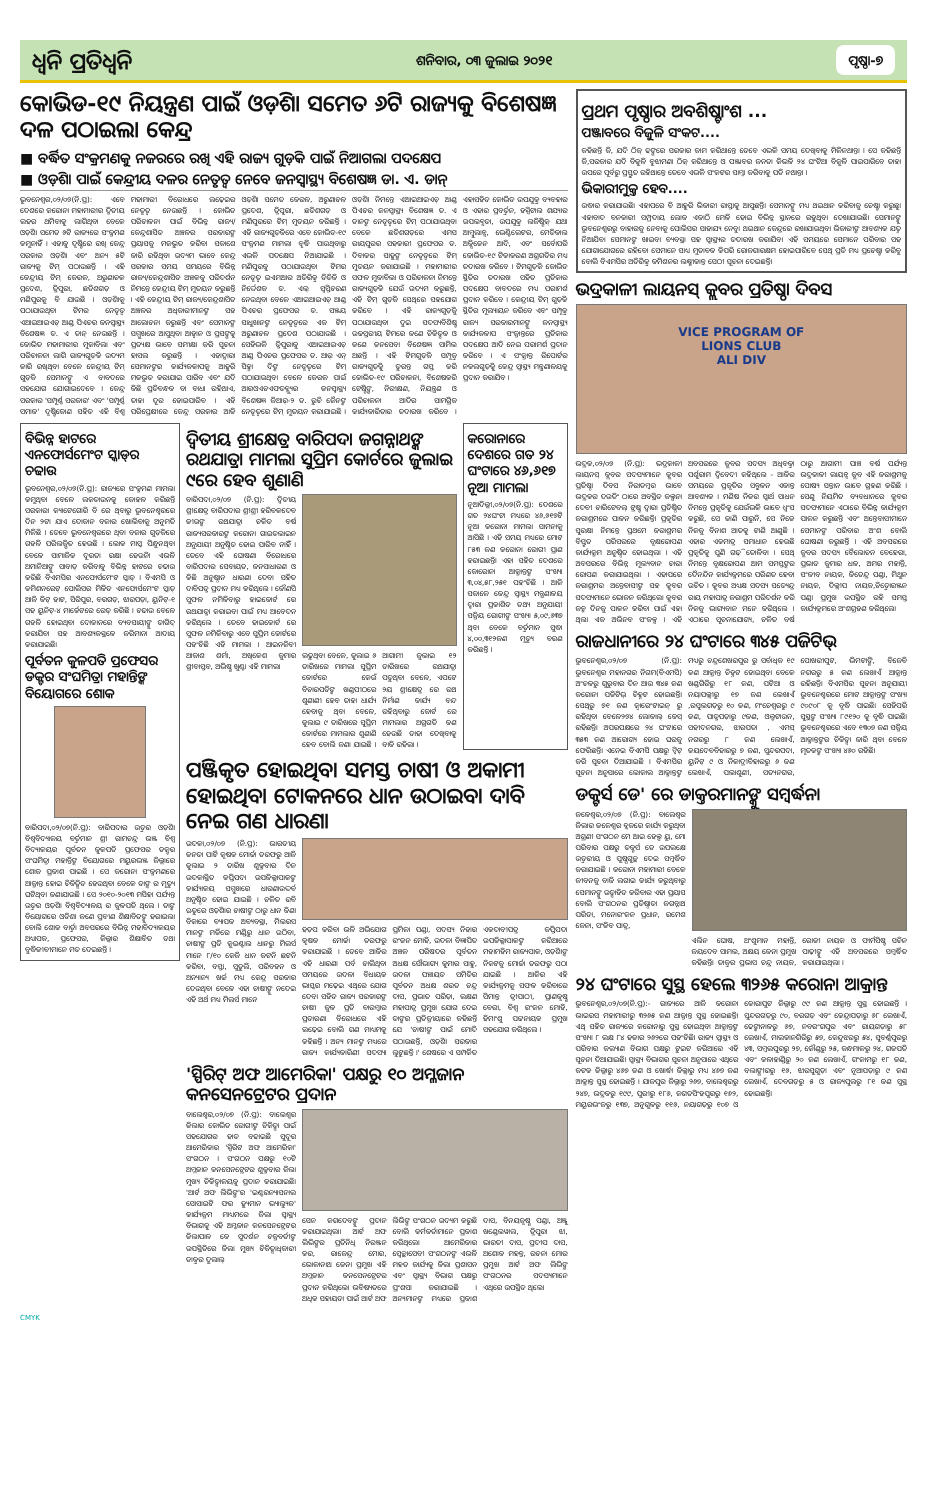ଧ୍ୱନି ପ୍ରତିଧ୍ୱନି ଶନିବାର, ୦୩ ଜୁଲାଇ ୨୦୨୧ ପୃଷ୍ଠା-୭
କୋଭିଡ-୧୯ ନିୟନ୍ତ୍ରଣ ପାଇଁ ଓଡ଼ିଶା ସମେତ ୬ଟି ରାଜ୍ୟକୁ ବିଶେଷଜ୍ଞ ଦଳ ପଠାଇଲା କେନ୍ଦ୍ର
■ ବର୍ଦ୍ଧିତ ସଂକ୍ରମଣକୁ ନଜରରେ ରଖି ଏହି ରାଜ୍ୟ ଗୁଡ଼ିକ ପାଇଁ ନିଆଗଲା ପଦକ୍ଷେପ
■ ଓଡ଼ିଶା ପାଇଁ କେନ୍ଦ୍ରୀୟ ଦଳର ନେତୃତ୍ୱ ନେବେ ଜନସ୍ୱାସ୍ଥ୍ୟ ବିଶେଷଜ୍ଞ ଡା. ଏ. ଡାନ୍
ଭୁବନେଶ୍ୱର,୦୨/୦୭(ନି.ପ୍ର): ଏବେ ଦେଶରେ କରୋନା ମହାମାରୀର ଦ୍ୱିତୀୟ ଲହର ଥମିବାକୁ ଲାଗିଥିବା ବେଳେ ଓଡ଼ିଶା ସମେତ ୬ଟି ରାଜ୍ୟରେ ସଂକ୍ରମଣ କମୁନାହିଁ । ଏହାକୁ ଦୃଷ୍ଟିରେ ରଖି କେନ୍ଦ୍ର ସରକାର ଓଡ଼ିଶା ଏବଂ ଅନ୍ୟ ୫ଟି ରାଜ୍ୟକୁ ଟିମ୍ ପଠାଉଛନ୍ତି । ଏହି କେନ୍ଦ୍ରୀୟ ଟିମ୍ କେରଳ, ଅରୁଣାଚଳ ପ୍ରଦେଶ, ତ୍ରିପୁରା, ଛତିଶଗଡ଼ ଓ ମଣିପୁରକୁ ବି ଯାଉଛି । ଓଡ଼ିଶାକୁ ପଠାଯାଉଥିବା ଟିମର ନେତୃତ୍ୱ ଏଆଇଆଇଏଚ୍ ଆଣ୍ଡ ପିଏଚର ଜନସ୍ୱାସ୍ଥ୍ୟ ବିଶେଷଜ୍ଞ ଡ. ଏ ଡାନ୍ ନେଉଛନ୍ତି । କୋଭିଡ ମହାମାରୀର ମୁକାବିଲା ଏବଂ ପରିଚାଳନା ଲାଗି ରାଜ୍ୟଗୁଡ଼ିକ ଉଦ୍ୟମ ଜାରି ରଖିଥିବା ବେଳେ କେନ୍ଦ୍ରୀୟ ଟିମ୍ ଗୁଡ଼ିକ ସେମାନଙ୍କୁ ଏ ବାବଦରେ ସହଯୋଗ ଯୋଗାଇଦେବେ । କେନ୍ଦ୍ର ସରକାର 'ସମ୍ପୂର୍ଣ୍ଣ ସରକାର' ଏବଂ 'ସମ୍ପୂର୍ଣ୍ଣ ସମାଜ' ଦୃଷ୍ଟିକୋଣ ସହିତ ଏହି ବିଶ୍ୱ ମହାମାରୀ ବିରୋଧରେ ଲଢ଼େଇର ନେତୃତ୍ୱ ନେଉଛନ୍ତି । କୋଭିଡ ପରିଚାଳନା ପାଇଁ ବିଭିନ୍ନ ରାଜ୍ୟ/କେନ୍ଦ୍ରଶାସିତ ଅଞ୍ଚଳର ସରକାରଙ୍କ ପ୍ରୟାସକୁ ମଜଭୁତ କରିବା ସକାଶେ ଜାରି ରହିଥିବା ଉଦ୍ୟମ ଭାବେ କେନ୍ଦ୍ର ସରକାର ସମୟ ସମୟରେ ବିଭିନ୍ନ ରାଜ୍ୟ/କେନ୍ଦ୍ରଶାସିତ ଅଞ୍ଚଳକୁ ପରିଦର୍ଶନ ନିମନ୍ତେ କେନ୍ଦ୍ରୀୟ ଟିମ୍ ମୁତୟନ କରୁଛନ୍ତି । ଏହି କେନ୍ଦ୍ରୀୟ ଟିମ୍ ରାଜ୍ୟ/କେନ୍ଦ୍ରଶାସିତ ଅଞ୍ଚଳର ଅଧିକାରୀମାନଙ୍କ ସହ ଆଲୋଚନା କରୁଛନ୍ତି ଏବଂ ସେମାନଙ୍କ ସମ୍ମୁଖରେ ଆସୁଥିବା ଆହ୍ୱାନ ଓ ପ୍ରସଙ୍ଗକୁ ପ୍ରତ୍ୟକ୍ଷ ଭାବେ ସମୀକ୍ଷା କରି ସୂଚନା ହାସଲ କରୁଛନ୍ତି । ଏହାଦ୍ୱାରା ସେମାନଙ୍କର କାର୍ଯ୍ୟକଳାପକୁ ଆହୁରି ମଜଭୁତ କରାଯାଇ ପାରିବ ଏବଂ ଯଦି କିଛି ପ୍ରତିବନ୍ଧକ ବା ବାଧା ରହିଥାଏ, ତାହା ଦୂର ହୋଇପାରିବ । ଏହି ପରିପ୍ରେକ୍ଷୀରେ କେନ୍ଦ୍ର ସରକାର ଆଜି ଓଡ଼ିଶା ସମେତ କେରଳ, ଅରୁଣାଚଳ ପ୍ରଦେଶ, ତ୍ରିପୁରା, ଛତିଶଗଡ଼ ଓ ମଣିପୁରରେ ଟିମ୍ ମୁତୟନ କରିଛନ୍ତି । ଏହି ରାଜ୍ୟଗୁଡ଼ିକରେ ଏବେ କୋଭିଡ-୧୯ ସଂକ୍ରମଣ ମାମଲା ବୃଦ୍ଧି ପାଉଥିବାରୁ ଏଭଳି ପଦକ୍ଷେପ ନିଆଯାଇଛି । ମଣିପୁରକୁ ପଠାଯାଉଥିବା ଟିମର ନେତୃତ୍ୱ ଇଏମଆର ଅତିରିକ୍ତ ଡିଡିଜି ଓ ନିର୍ଦ୍ଦେଶକ ଡ. ଏଲ୍ ସ୍ୱସ୍ତିଚରଣ ନେଉଥିବା ବେଳେ ଏଆଇଆଇଏଚ୍ ଆଣ୍ଡ ପିଏଚର ପ୍ରଫେସର ଡ. ସଞ୍ଜୟ ସାଧୁଖାନଙ୍କ ନେତୃତ୍ୱରେ ଏକ ଟିମ୍ ଅରୁଣାଚଳ ପ୍ରଦେଶ ପଠାଯାଉଛି । ସେହିଭଳି ତ୍ରିପୁରାକୁ ଏଆଇଆଇଏଚ୍ ଆଣ୍ଡ ପିଏଚର ପ୍ରଫେସର ଡ. ଆର୍ ଏନ୍ ସିହ୍ନା ଦିଙ୍କ ନେତୃତ୍ୱରେ ଟିମ୍ ପଠାଯାଉଥିବା ବେଳେ କେରଳ ପାଇଁ ଆରଓଏଚଏଫଡବ୍ଲ୍ୟୁର ଜନସ୍ୱାସ୍ଥ୍ୟ ବିଶେଷଜ୍ଞ ଜିଆର୍-୨ ଡ. ରୁଚି ଜୈନଙ୍କ ନେତୃତ୍ୱରେ ଟିମ୍ ମୁତୟନ କରାଯାଇଛି । ଓଡ଼ିଶା ନିମନ୍ତେ ଏଆଇଆଇଏଚ୍ ଆଣ୍ଡ ପିଏଚର ଜନସ୍ୱାସ୍ଥ୍ୟ ବିଶେଷଜ୍ଞ ଡ. ଏ ଡାନଙ୍କ ନେତୃତ୍ୱରେ ଟିମ୍ ପଠାଯାଉଥିବା ବେଳେ ଛତିଶଗଡ଼ରେ ଏମସ ରାୟପୁରର ସହକାରୀ ପ୍ରଫେସର ଡ. ଦିବାକର ସାହୁଙ୍କ ନେତୃତ୍ୱରେ ଟିମ୍ ମୁତୟନ କରାଯାଇଛି । ମହାମାରୀର ସଫଳ ମୁକାବିଲା ଓ ପରିଚାଳନା ନିମନ୍ତେ ରାଜ୍ୟଗୁଡ଼ିକ ଯେଉଁ ଉଦ୍ୟମ କରୁଛନ୍ତି, ଏହି ଟିମ୍ ଗୁଡ଼ିକ ସେଥିରେ ସହଯୋଗ କରିବେ । ଏହି ରାଜ୍ୟଗୁଡ଼ିକୁ ପଠାଯାଉଥିବା ଦୁଇ ସଦସ୍ୟବିଶିଷ୍ଟ ଉଚ୍ଚସ୍ତରୀୟ ଟିମରେ ଜଣେ ଚିକିତ୍ସକ ଓ ଜଣେ ଜନସେବା ବିଶେଷଜ୍ଞ ସାମିଲ ଅଛନ୍ତି । ଏହି ଟିମଗୁଡ଼ିକ ସମ୍ପୃକ୍ତ ରାଜ୍ୟଗୁଡ଼ିକୁ ତୁରନ୍ତ ଗସ୍ତ କରି କୋଭିଡ-୧୯ ପରିଚାଳନା, ବିଶେଷକରି ଟେଷ୍ଟିଙ୍ଗ, ନିରୀକ୍ଷଣ, ନିୟନ୍ତ୍ରଣ ଓ ପରିଚାଳନା ଆଦିର ସାମଗ୍ରିକ କାର୍ଯ୍ୟକାରିତାର ତଦାରଖ କରିବେ । ଏହାସହିତ କୋଭିଡ ଉପଯୁକ୍ତ ବ୍ୟବହାର ଓ ଏହାର ପ୍ରବର୍ତ୍ତନ, ହସ୍ପିଟାଲ ଶଯ୍ୟାର ଉପଲବ୍ଧତା, ଉପଯୁକ୍ତ ଲଜିଷ୍ଟିକ୍ ଯଥା ଆମ୍ବୁଲାନ୍ସ, ଭେଣ୍ଟିଲେଟର, ମେଡିକାଲ ଅକ୍ସିଜେନ ଆଦି, ଏବଂ ସର୍ବୋପରି କୋଭିଡ-୧୯ ଟିକାକରଣ ଅଗ୍ରଗତିର ମଧ୍ୟ ତଦାରଖ କରିବେ । ଟିମଗୁଡ଼ିକ କୋଭିଡ ସ୍ଥିତିର ତଦାରଖ ସହିତ ପ୍ରତିକାର ପଦକ୍ଷେପ ବାବଦରେ ମଧ୍ୟ ପରାମର୍ଶ ପ୍ରଦାନ କରିବେ । କେନ୍ଦ୍ରୀୟ ଟିମ୍ ଗୁଡ଼ିକ ସ୍ଥିତିର ମୂଲ୍ୟାୟନ କରିବେ ଏବଂ ସମ୍ପୃକ୍ତ ରାଜ୍ୟ ସରକାରମାନଙ୍କୁ ଜନସ୍ୱାସ୍ଥ୍ୟ କାର୍ଯ୍ୟକଳାପ ସଂକ୍ରାନ୍ତରେ ପ୍ରତିକାର ପଦକ୍ଷେପ ଆଦି ନେଇ ପରାମର୍ଶ ପ୍ରଦାନ କରିବେ । ଏ ସଂକ୍ରାନ୍ତ ରିପୋର୍ଟର ନକଲଗୁଡ଼ିକୁ କେନ୍ଦ୍ର ସ୍ୱାସ୍ଥ୍ୟ ମନ୍ତ୍ରଣାଳୟକୁ ପ୍ରଦାନ କରାଯିବ ।
ବିଭିନ୍ନ ହାଟରେ ଏନଫୋର୍ସମେଂଟ ସ୍କାଡ୍‌ର ଚଢାଉ
ଭୁବନେଶ୍ୱର,୦୨/୦୭(ନି.ପ୍ର): ରାଜ୍ୟରେ ସଂକ୍ରମଣ ମାମଲା କମୁଥିବା ବେଳେ ଲକଡାଉନକୁ କୋହଳ କରିଛନ୍ତି ସରକାର। କ୍ୟାଟେଗୋରି ବି ରେ ଥିବାରୁ ଭୁବନେଶ୍ୱରରେ ଦିନ ୨ଟା ଯାଏ ଦୋକାନ ବଜାର ଖୋଲିବାକୁ ଅନୁମତି ମିଳିଛି । ତେବେ ଭୁବନେଶ୍ୱରରେ ଥିବା ବଜାର ଗୁଡ଼ିକରେ ଗହଳି ପରିଲକ୍ଷିତ ହେଉଛି । ଲୋକ ମାସ୍କ ପିନ୍ଧୁନଥିବା ବେଳେ ସାମାଜିକ ଦୂରତା ରକ୍ଷା ହେଉନି। ଏଭଳି ଅମାନିଆଙ୍କୁ ସାବାଡ୍ କରିବାକୁ ବିଭିନ୍ନ ହାଟରେ ଚଢାଉ କରିଛି ବିଏମସିର ଏନଫୋର୍ସମେଂଟ ସ୍କାଡ୍ । ବିଏମସି ଓ କମିଶନରେଟ୍ ପୋଲିସର ମିଳିତ ଏନଫୋର୍ସମେଂଟ ସ୍କାଡ୍ ଆଜି କିଟ୍ ହାଟ, ସିରିପୁର, ବରଗଡ଼, ଝାରପଡ଼ା, ୟୁନିଟ୍-୧ ସହ ୟୁନିଟ୍-୪ ମାର୍କେଟରେ ରେଡ୍ କରିଛି । ଚଢାଉ ବେଳେ ଗହଳି ହୋଇଥିବା ଦୋକାନରେ ବ୍ୟବସାୟୀଙ୍କୁ ତାଗିଦ୍ କରାଯିବା ସହ ଆବଶ୍ୟକସ୍ଥଳେ ଜରିମାନା ଆଦାୟ କରାଯାଇଛି।
ପୂର୍ବତନ କୁଳପତି ପ୍ରଫେସର ଡକ୍ଟର ସଂଘମିତ୍ରା ମହାନ୍ତିଙ୍କ ବିୟୋଗରେ ଶୋକ
ବାରିପଦା,୦୨/୦୭(ନି.ପ୍ର): ବାରିପଦାର ଉତ୍ତର ଓଡ଼ିଶା ବିଶ୍ୱବିଦ୍ୟାଳୟ ବର୍ତ୍ତମାନ ଶ୍ରୀ ରାମଚନ୍ଦ୍ର ଭଞ୍ଜ ବିଶ୍ୱ ବିଦ୍ୟାଳୟର ପୂର୍ବତନ କୁଳପତି ପ୍ରଫେସର ଡକ୍ଟର ସଂଘମିତ୍ରା ମହାନ୍ତିଙ୍କ ବିୟୋଗରେ ମୟୁରଭଞ୍ଜ ଜିଲ୍ଲାରେ ଶୋକ ପ୍ରକାଶ ପାଇଛି । ସେ କରୋନା ସଂକ୍ରମଣରେ ଆକ୍ରାନ୍ତ ହୋଇ ଚିକିତ୍ସିତ ହେଉଥିବା ବେଳେ ତାଙ୍କ ର ମୃତ୍ୟୁ ଘଟିଥିବା ଜଣାଯାଉଛି । ସେ ୨୦୧୦-୨୦୧୩ ମସିହା ପର୍ଯ୍ୟନ୍ତ ଉତ୍ତର ଓଡ଼ିଶା ବିଶ୍ୱବିଦ୍ୟାଳୟ ର କୁଳପତି ଥିଲେ । ତାଙ୍କ ବିୟୋଗରେ ଓଡିଶା ଜଣେ ପ୍ରବୀଣ ଶିକ୍ଷାବିତଙ୍କୁ ହରାଇଲା ବୋଲି ଶୋକ ବାର୍ତ୍ତା ଅବସରରେ ବିଭିନ୍ନ ମହାବିଦ୍ୟାଳୟର ଅଧ୍ୟାପକ, ପ୍ରଫେସର, ଜିଲ୍ଲାର ଶିକ୍ଷାବିତ ତଥା ବୁଦ୍ଧିଜୀବୀମାନେ ମତ ଦେଇଛନ୍ତି ।
ଦ୍ୱିତୀୟ ଶ୍ରୀକ୍ଷେତ୍ର ବାରିପଦା ଜଗନ୍ନାଥଙ୍କ ରଥଯାତ୍ରା ମାମଲା ସୁପ୍ରିମ କୋର୍ଟରେ ଜୁଲାଇ ୯ରେ ହେବ ଶୁଣାଣି
ବାରିପଦା,୦୨/୦୭ (ନି.ପ୍ର): ଦ୍ୱିତୀୟ ଶ୍ରୀକ୍ଷେତ୍ର ବାରିପଦାର ଶ୍ରୀଶ୍ରୀ ହରିବଳଦେବ ଜୀଉଙ୍କ ରଥଯାତ୍ରା ଚଳିତ ବର୍ଷ ରାଜ୍ୟସରକାରଙ୍କ କରୋନା ଗାଇଡଲାଇନ ଅନୁଯାୟୀ ଅନୁଷ୍ଠିତ ହୋଇ ପାରିବ ନାହିଁ । ତେବେ ଏହି ଘୋଷଣା ବିରୋଧରେ ବାରିପଦାର ସେବାୟତ, ଜନସାଧାରଣ ଓ କିଛି ଅନୁଷ୍ଠାନ ଧାରଣା ଦେବା ସହିତ ଦାବିପତ୍ର ପ୍ରଦାନ ମଧ୍ୟ କରିଥିଲେ । କୌଣସି ସୁଫଳ ନମିଳିବାରୁ ହାଇକୋର୍ଟ ରେ ରଥଯାତ୍ରା କରାଇବା ପାଇଁ ମଧ୍ୟ ଆବେଦନ କରିଥିଲେ । ତେବେ ହାଇକୋର୍ଟ ରେ ସୁଫଳ ନମିଳିବାରୁ ଏବେ ସୁପ୍ରିମ କୋର୍ଟରେ ପହଂଚିଛି ଏହି ମାମଲା । ଆଇନଜିବୀ ଆକାଶ ଶର୍ମା, ଅଖିଳେଶ କୁମାର ଶ୍ରୀବାସ୍ତବ, ଅଭିଷ୍ଣ ଖୁଣ୍ଟା ଏହି ମାମଲା
ଲଢୁଥିବା ବେଳେ, ଜୁଲାଇ ୬ ତାରିଖରେ ମାମଲା ସୁପ୍ରିମ କୋର୍ଟରେ କେଉଁ ବିଚାରପତିଙ୍କ ଖଣ୍ଡପୀଠରେ ଶୁଣାଣୀ ହେବ ତାହା ଧାର୍ଯ୍ୟ ହେବାକୁ ଥିବା ବେଳେ, ଜୁଲାଇ ୯ ତାରିଖରେ ସୁପ୍ରିମ କୋର୍ଟରେ ମାମଲାର ଶୁଣାଣି ହେବ ବୋଲି ଜଣା ଯାଇଛି । ଆଗାମୀ ଜୁଲାଇ ୧୨ ତାରିଖରେ ରଥଯାତ୍ରା ପଡୁଥିବା ବେଳେ, ଏପଟେ ୨ୟ ଶ୍ରୀକ୍ଷେତ୍ର ରେ ରଥ ନିର୍ମାଣ କାର୍ଯ୍ୟ ବନ୍ଦ ରହିଥିବାରୁ କୋର୍ଟ ରେ ମାମଲାର ଅଗ୍ରଗତି କଣ ହେଉଛି ତାହା ଦେଖିବାକୁ ବାକି ରହିଲା ।
କରୋନାରେ ଦେଶରେ ଗତ ୨୪ ଘଂଟାରେ ୪୬,୬୧୭ ନୂଆ ମାମଲା
ନୂଆଦିଲ୍ଲୀ,୦୨/୦୭(ନି.ପ୍ର): ଦେଶରେ ଗତ ୨୪ଘଂଟା ମଧ୍ୟରେ ୪୬,୬୧୭ଟି ନୂଆ କରୋନା ମାମଲା ସାମନାକୁ ଆସିଛି । ଏହି ସମୟ ମଧ୍ୟରେ ମୋଟ ୮୫୩ ଜଣ କରୋନା ରୋଗୀ ପ୍ରାଣ ହରାଇଛନ୍ତି। ଏହା ସହିତ ଦେଶରେ କୋରୋନା ଆକ୍ରାନ୍ତଙ୍କ ସଂଖ୍ୟା ୩,୦୪,୫୮,୨୫୧ ପହଂଚିଛି । ଆଜି ସକାଳେ କେନ୍ଦ୍ର ସ୍ୱାସ୍ଥ୍ୟ ମନ୍ତ୍ରଣାଳୟ ଦ୍ୱାରା ପ୍ରକାଶିତ ତଥ୍ୟ ଅନୁଯାୟୀ ସକ୍ରିୟ ରୋଗୀଙ୍କ ସଂଖ୍ୟା ୫,୦୯,୬୩୭ ଥିବା ବେଳେ ବର୍ତ୍ତମାନ ସୁଦ୍ଧା ୪,୦୦,୩୧୨ଜଣ ମୃତ୍ୟୁ ବରଣ କରିଛନ୍ତି ।
ପଞ୍ଜିକୃତ ହୋଇଥିବା ସମସ୍ତ ଚାଷୀ ଓ ଅକାମୀ ହୋଇଥିବା ଟୋକନରେ ଧାନ ଉଠାଇବା ଦାବି ନେଇ ଗଣ ଧାରଣା
ଉଦଳା,୦୨/୦୭ (ନି.ପ୍ର): ଭାରତୀୟ ଜନତା ପାର୍ଟି କୃଷକ ମୋର୍ଚ୍ଚା ତରଫରୁ ଆଜି ଜୁଲାଇ ୨ ତାରିଖ ଶୁକ୍ରବାର ଦିନ ଉଦଳାସ୍ଥିତ କପ୍ତିପଦା ଉପଜିଲ୍ଲାପାଳଙ୍କ କାର୍ଯ୍ୟାଳୟ ସମ୍ମୁଖରେ ଧାରଣାଉଦ୍ଦର୍ବ ଅନୁଷ୍ଠିତ ହୋଇ ଯାଇଛି । ଚଳିତ ରବି ଋତୁରେ ଓଡ଼ିଶାର ଚାଷୀଙ୍କ ଠାରୁ ଧାନ କିଣା ବିକାରେ ବ୍ୟାପକ ଅବ୍ୟବସ୍ଥା, ମିଲରସ ମାନଙ୍କ ମର୍ଜିରେ ମଣ୍ଡିରୁ ଧାନ ଉଠିବା, ଚାଷୀଙ୍କ ପ୍ରତି କୁଇଣ୍ଟାଲ ଧାନରୁ ମିଲର୍ସ ମାନେ ୮/୧୦ କେଜି ଧାନ କଟନି ଛଟନି କରିବା, ବସ୍ତା, ସୁତୁଲି, ପରିବହନ ଓ ଅନ୍ୟାନ୍ୟ ଖର୍ଚ୍ଚ ମଧ୍ୟ କେନ୍ଦ୍ର ସରକାର ଦେଉଥିବା ବେଳେ ଏହା ଚାଷୀଙ୍କୁ ନଦେଇ ଏହି ଅର୍ଥ ମଧ୍ୟ ମିଲର୍ସ ମାନେ
ହଡ଼ପ କରିବା ଭଳି ଅଭିଯୋଗ କୃଷକ ମୋର୍ଚ୍ଚା ତରଫରୁ କରାଯାଇଛି । ତେବେ ଆଜିର ଏହି ଧାରଣା ପର୍ବ ଚାଲିଥିବା ସମୟରେ ଉଦଳା ବିଧାୟକ ଭାସ୍କର ମଢ଼େଇ ଏଥିରେ ଯୋଗ ଦେବା ସହିତ ରାଜ୍ୟ ସରକାରଙ୍କ ଚାଷୀ କୁଳ ପ୍ରତି ବାରମ୍ବାର ପ୍ରତାରଣା ବିରୋଧରେ ଏହି ଲଢ଼େଇ ବୋଲି ଗଣ ମାଧ୍ୟମକୁ କହିଛନ୍ତି । ଅନ୍ୟ ମାନଙ୍କ ମଧ୍ୟରେ ରାଜ୍ୟ କାର୍ଯ୍ୟକାରିଣୀ ସଦସ୍ୟା ପ୍ରମିଳା ପଣ୍ଡା, ସଦସ୍ୟ ନିହାର ରଂଜନ ମୋହି, ଉଦଳା ବିଜ୍ଞାପିତ ଅଞ୍ଚଳ ପରିଷଦର ପୂର୍ବତନ ଅଧକ୍ଷ ସୌଭାଗ୍ୟ କୁମାର ସାହୁ, ଉଦଳା ପଞ୍ଚାୟତ ସମିତିର ପୂର୍ବତନ ଅଧକ୍ଷ ଶରତ ଚନ୍ଦ୍ର ଦାସ, ପ୍ରଭାତ ପରିଡ଼ା, ଲକ୍ଷଣ ମହାପାତ୍ର ପ୍ରମୁଖ ଯୋଗ ଦେଇ ତାଙ୍କର ପ୍ରତିକ୍ରୀୟାରେ କହିଛନ୍ତି ଯେ 'ଚାଷୀଙ୍କ ପାଇଁ ମୋଦି ପଠାଉଛନ୍ତି, ଓଡ଼ିଶା ସରକାର ଲୁଟୁଛନ୍ତି ।' ଶେଷରେ ଏ ସମ୍ପର୍କିତ ଏକଦାବୀପତ୍ର କପ୍ତିପଦା ଉପଜିଲ୍ଲାପାଳଙ୍କ ଜରିଆରେ ମହାମହିମ ରାଜ୍ୟପାଳ, ଓଡ଼ିଶାଙ୍କ ନିକଟକୁ ମୋର୍ଚ୍ଚା ତରଫରୁ ପଠା ଯାଇଛି । ଆଜିର ଏହି କାର୍ଯ୍ୟକ୍ରମକୁ ସଫଳ କରିବାରେ ସିମାନ୍ତ ତ୍ରୀପାଠୀ, ପ୍ରାଣକୃଷ୍ଣ ବେରା, ବିଶ୍ୱ ରଂଜନ ମୋହି, ହିମାଂଶୁ ପଟ୍ଟନାୟକ ପ୍ରମୁଖ ସହଯୋଗ କରିଥିଲେ ।
'ସ୍ପିରିଟ୍ ଅଫ ଆମେରିକା' ପକ୍ଷରୁ ୧୦ ଅମ୍ଳଜାନ କନସେନଟ୍ରେଟର ପ୍ରଦାନ
ବାଲେଶ୍ୱର,୦୨/୦୭ (ନି.ପ୍ର): ବାଲେଶ୍ୱର ଜିଲାର କୋଭିଡ ରୋଗୀଙ୍କ ଚିକିତ୍ସା ପାଇଁ ସହଯୋଗର ହାତ ବଢାଇଛି ସୁଦୂର ଆମେରିକାର 'ସ୍ପିରିଟ ଅଫ ଆମେରିକା' ସଂଗଠନ । ସଂଗଠନ ପକ୍ଷରୁ ୧୦ଟି ଅମ୍ଳଜାନ କନସେନଟ୍ରେଟର ଶୁକ୍ରବାର ଜିଲା ମୁଖ୍ୟ ଚିକିତ୍ସାଳୟକୁ ପ୍ରଦାନ କରାଯାଇଛି। 'ଆର୍ଟ ଅଫ ଲିଭିଙ୍ଗ'ର 'ଇଣ୍ଟରନ୍ୟାସନାଲ ସୋସାଇଟି ଫର ହ୍ୟୁମାନ ଭ୍ୟାଲ୍ୟୁଜ' କାର୍ଯ୍ୟକ୍ରମ ମାଧ୍ୟମରେ ଜିଲା ସ୍ୱାସ୍ଥ୍ୟ ବିଭାଗକୁ ଏହି ଅମ୍ଳଜାନ କନସେନଟ୍ରେଟର ଜିଲାପାଳ କେ ସୁଦର୍ଶନ ଚକ୍ରବର୍ତୀଙ୍କ ଉପସ୍ଥିତିରେ ଜିଲା ମୁଖ୍ୟ ଚିକିତ୍ସାଧିକାରୀ ଡାକ୍ତର ଦୁଲାଲ୍
ସେନ ଜଗଦେବଙ୍କୁ ପ୍ରଦାନ କରାଯାଇଥିଲା। ଆର୍ଟ ଅଫ ଲିଭିଙ୍ଗର ପ୍ରତିନିଧି ନିରଞ୍ଜନ କର, ରାଜେନ୍ଦ୍ର ମୋର, ଭୋଳାନାଥ ଜେନା ପ୍ରମୁଖ ଏହି ଅମ୍ଳଜାନ କନସେନଟ୍ରେଟର ପ୍ରଦାନ କରିଥିଲେ। ଭବିଷ୍ୟତରେ ଅଧିକ ସହାୟତା ପାଇଁ ଆର୍ଟ ଅଫ ଲିଭିଙ୍ଗ ସଂଗଠନ ଉଦ୍ୟମ କରୁଛି ବୋଲି କର୍ମକର୍ତାମାନେ ପ୍ରକାଶ କରିଥିଲେ। ଆମେରିକାର ସ୍ୱେଚ୍ଛାସେବୀ ସଂଗଠନଙ୍କ ଏଭଳି ମହତ କାର୍ଯ୍ୟକୁ ଜିଲା ପ୍ରଶାସନ ଏବଂ ସ୍ୱାସ୍ଥ୍ୟ ବିଭାଗ ପକ୍ଷରୁ ପ୍ରଂଶସା କରାଯାଇଛି । ଅନ୍ୟମାନଙ୍କ ମଧ୍ୟରେ ପ୍ରକାଶ ଦାସ, ବିନୟକୃଷ୍ଣ ପଣ୍ଡା, ଅଞ୍ଜୁ ଖଣ୍ଡେଲୱାଲ, ତ୍ରିପୁରା ଝା, ଭାରତୀ ଦାସ, ପ୍ରଦୀପ ଦାସ, ଅଶୋକ ମହନ୍ତ, ରଚନା ମୋର ପ୍ରମୁଖ ଆର୍ଟ ଅଫ ଲିଭିଙ୍ଗ ସଂଗଠନର ସଦସ୍ୟମାନେ ଏଥିରେ ଉପସ୍ଥିତ ଥିଲେ।
ପ୍ରଥମ ପୃଷ୍ଠାର ଅବଶିଷ୍ଟାଂଶ ...
ପଞ୍ଜାବରେ ବିଜୁଳି ସଂକଟ....
କହିଛନ୍ତି କି, ଯଦି ଠିକ୍ ଢଙ୍ଗରେ ସରକାର କାମ କରିଥାନ୍ତେ ତେବେ ଏଭଳି ସମୟ ଦେଖିବାକୁ ମିଳିନଥାନ୍ତା । ସେ କହିଛନ୍ତି କି,ସରକାର ଯଦି ବିଜୁଳି ବୁଝାମଣା ଠିକ୍ କରିଥାନ୍ତେ ଓ ପଞ୍ଜାବର ଜନତା କିଭଳି ୨୪ ଘଂଟିଆ ବିଜୁଳି ପାଇପାରିବେ ତାହା ଉପରେ ପୂର୍ବରୁ ପ୍ରସ୍ତୁତ ରହିଥାନ୍ତେ ତେବେ ଏଭଳି ସଂକଟର ସାମ୍ନା କରିବାକୁ ପଡି ନଥାନ୍ତା ।
ଭିକାରୀମୁକ୍ତ ହେବ....
ଉଦ୍ଧାର କରାଯାଉଛି। ଏହାପରେ ବି ଆହୁରି ଭିକାରୀ ରାସ୍ତାକୁ ଆସୁଛନ୍ତି। ସେମାନଙ୍କୁ ମଧ୍ୟ ଥଇଥାନ କରିବାକୁ ଚେଷ୍ଟା କରୁଛୁ। ଏହାବାଦ ବନକାରୀ ସମ୍ପ୍ରଦାୟ ଲୋକ ଏକାଠି ମେଳି ହୋଇ ବିଭିନ୍ନ ସ୍ଥାନରେ ରହୁଥିବା ଦେଖାଯାଉଛି। ସେମାନଙ୍କୁ ଭୁବନେଶ୍ୱରରୁ ବାହାରକୁ ନେବାକୁ ପୋଲିସର ସାହାଯ୍ୟ ନେବୁ। ଥଇଥାନ କେନ୍ଦ୍ରରେ ରଖାଯାଉଥିବା ଭିକାରୀଙ୍କ ଆବଶ୍ୟକ ଯତ୍ନ ନିଆଯିବ। ସେମାନଙ୍କ ଖାଇବା ବ୍ୟବସ୍ଥା ସହ ସ୍ୱାସ୍ଥ୍ୟର ତଦାରଖ କରାଯିବ। ଏହି ସମୟରେ ସେମାନେ ପରିବାର ସହ ଯୋଗାଯୋଗରେ ରହିବେ। ସେମାନେ ସାଧ୍ୟ ମୁତାବକ କିପରି ରୋଜଗାରକ୍ଷମ ହୋଇପାରିବେ ସେଥି ପ୍ରତି ମଧ୍ୟ ପ୍ରଚେଷ୍ଟା କରିବୁ ବୋଲି ବିଏମସିର ଅତିରିକ୍ତ କମିଶନର ଲକ୍ଷ୍ମୀକାନ୍ତ ସେଠୀ ସୂଚନା ଦେଇଛନ୍ତି।
ଭଦ୍ରକାଳୀ ଲାୟନସ୍ କ୍ଲବର ପ୍ରତିଷ୍ଠା ଦିବସ
VICE PROGRAM OF
LIONS CLUB
ALI DIV
ଭଦ୍ରକ,୦୨/୦୭ (ନି.ପ୍ର): ଭଦ୍ରକାଳୀ ଲାୟନସ୍ କ୍ଲବର ସଦସ୍ୟମାନେ କ୍ଲବର ପ୍ରତିଷ୍ଠା ଦିବସ ନିରାଡମ୍ବର ଭାବେ ଭଦ୍ରକର ଦଉଡିଂ ଠାରେ ଅବସ୍ଥିତ କଲ୍ପନା ଦେବୀ ଚାରିଟେବଲ୍ ଟ୍ରଷ୍ଟ ଦ୍ୱାରା ପ୍ରତିଷ୍ଠିତ ଜରାଶ୍ରମରେ ପାଳନ କରିଛନ୍ତି। ପ୍ରକୃତିର ସୁରକ୍ଷା ନିମନ୍ତେ ପ୍ରଥମେ ଜରାଶ୍ରମର ବିସ୍ତୃତ ପରିସରରେ ବୃକ୍ଷରୋପଣ କାର୍ଯ୍ୟକ୍ରମ ଅନୁଷ୍ଠିତ ହୋଇଥିଲା । ଏହି ଅବସରରେ ବିଭିନ୍ନ ମୂଲ୍ୟବାନ ଚାରା ରୋପଣ କରାଯାଇଥିଲା । ଏହାପରେ ଜରାଶ୍ରମର ଅନ୍ତେବାସୀଙ୍କ ସହ କ୍ଲବର ସଦସ୍ୟମାନେ ଭୋଜନ କରିଥିଲେ। କ୍ଲବର ଜନ୍ମ ଦିନକୁ ପାଳନ କରିବା ପାଇଁ ଏହା ଥିଲା ଏକ ଅଭିନବ ସଂକଳ୍ପ । ଏହି ଅବସରରେ କ୍ଲବର ସଦସ୍ୟ ଅଧିବକ୍ତା ପର୍ଶୁରାମ ଦ୍ୱିବେଦୀ କହିଥିଲେ - ଆଜିର ସମୟରେ ପ୍ରକୃତିର ସନ୍ତୁଳନ ଏକାନ୍ତ ଆବଶ୍ୟକ । ମଣିଷ ନିଜର ସ୍ୱାର୍ଥ ସାଧନ ନିମନ୍ତେ ପ୍ରକୃତିକୁ ଯେଉଁଭଳି ଭାବେ ଧ୍ୱଂସ କରୁଛି, ସେ ଜାଣି ପାରୁନି, ସେ ନିଜେ ନିଜକୁ ବିନାଶ ଆଡକୁ ଟାଣି ଆଣୁଛି । ଏହାର ଏକମାତ୍ର ସମାଧାନ ହେଉଛି ପ୍ରକୃତିକୁ ପୁଣି ଗଢ଼ି ତୋଳିବା । ସେଥି ନିମନ୍ତେ ବୃକ୍ଷରୋପଣ ଆମ ସମସ୍ତଙ୍କର ଦୈନନ୍ଦିନ କାର୍ଯ୍ୟକ୍ରମରେ ପରିଣତ ହେବା ଉଚିତ । କ୍ଲବର ଅଧ୍ୟକ୍ଷ ସଦସ୍ୟ ସତ୍ୟେନ୍ଦ୍ର ରାୟ ମହାପାତ୍ର ଜରାଶ୍ରମ ପରିଦର୍ଶନ କରି ନିଜକୁ ଭାଗ୍ୟବାନ ମନେ କରିଥିଲେ । ଏଠାରେ ସୂଚନାଯୋଗ୍ୟ, ଚଳିତ ବର୍ଷ ଠାରୁ ଆଗାମୀ ପାଞ୍ଚ ବର୍ଷ ପର୍ଯ୍ୟନ୍ତ ଭଦ୍ରକାଳୀ ଲାୟନ୍ସ କ୍ଲବ ଏହି ଜରାଶ୍ରମକୁ ପୋଷ୍ୟ ସନ୍ତାନ ଭାବେ ଗ୍ରହଣ କରିଛି । ସେଣୁ ନିୟମିତ ବ୍ୟବଧାନରେ କ୍ଲବର ସଦସ୍ୟମାନେ ଏଠାରେ ବିଭିନ୍ନ କାର୍ଯ୍ୟକ୍ରମ ପାଳନ କରୁଛନ୍ତି ଏବଂ ଅନ୍ତେବାସୀମାନେ ସେମାନଙ୍କ ପରିବାର ଅଂଶ ବୋଲି ଘୋଷଣା କରୁଛନ୍ତି । ଏହି ଅବସରରେ କ୍ଲବର ସଦସ୍ୟ ବୈଲୋଚନ ବେହେରା, ପ୍ରଭାତ କୁମାର ଧଳ, ଅମର ମହାନ୍ତି, ସଂଜୀବ ନାୟକ, ଜିତେନ୍ଦ୍ର ପଣ୍ଡା, ମିଥୁନ ନାୟକ, ଦିଲ୍ଲୀପ ନାୟକ,ଚିତ୍ତୋରଞ୍ଜନ ପଣ୍ଡା ପ୍ରମୁଖ ଉପସ୍ଥିତ ରହି ସମସ୍ତ କାର୍ଯ୍ୟକ୍ରମରେ ଅଂଶଗ୍ରହଣ କରିଥିଲେ।
ରାଜଧାନୀରେ ୨୪ ଘଂଟାରେ ୩୪୫ ପଜିଟିଭ୍
ଭୁବନେଶ୍ୱର,୦୨/୦୭ (ନି.ପ୍ର): ଭୁବନେଶ୍ୱର ମହାନଗର ନିଗମ(ବିଏମସି) ଅଂଚଳରୁ ଗୁରୁବାର ଦିନ ଆଉ ୩୪୫ ଜଣ କରୋନା ପଜିଟିଭ୍ ଚିହ୍ନଟ ହୋଇଛନ୍ତି। ସେଥିରୁ ୭୧ ଜଣ କ୍ୱାରେଂଟାଇନ୍ ରୁ ରହିଥିବା ବେଳେ୨୭୪ ଲୋକାଲ୍ କେସ୍ ରହିଛନ୍ତି। ଅପରପକ୍ଷରେ ୨୪ ଘଂଟାରେ ୩୫୩ ଜଣ ଆରୋଗ୍ୟ ହୋଇ ଘରକୁ ଫେରିଛନ୍ତି। ଏନେଇ ବିଏମସି ପକ୍ଷରୁ ଟ୍ୱିଟ୍ କରି ସୂଚନା ଦିଆଯାଇଛି । ବିଏମସିର ସୂଚନା ଅନୁସାରେ ଲୋକାଲ ଆକ୍ରାନ୍ତଙ୍କ ମଧ୍ୟରୁ ଚନ୍ଦ୍ରଶେଖରପୁର ରୁ ସର୍ବାଧିକ ୧୯ ଜଣ ଆକ୍ରାନ୍ତ ଚିହ୍ନଟ ହୋଇଥିବା ବେଳେ ଖଣ୍ଡଗିରିରୁ ୧୮ ଜଣ, ପଟିଆ ଓ ନୟାପଲ୍ଲୀରୁ ୧୭ ଜଣ ଲେଖାଏଁ ,ରସୁଲଗଡ଼ରୁ ୧୦ ଜଣ, ମଂଚେଶ୍ୱରରୁ ୯ ଜଣ, ପାତ୍ରପଡ଼ାରୁ ୯ଜଣ, ଓଲ୍ଡଟାଉନ, ସହୀଦନଗର, ଝାରପଡା , ଏମସ୍ ନଗରରୁ ୮ ଜଣ ଲେଖାଏଁ, ଜୟଦେବବିହାରରୁ ୭ ଜଣ, ସୁନ୍ଦରପଦା, ୟୁନିଟ୍ ୯ ଓ ନିଳାଦ୍ରୀବିହାରରୁ ୬ ଜଣ ଲେଖାଏଁ, ପଲାଶୁଣୀ, ସତ୍ୟନଗର, ପୋଖରୀପୁଟ, ଭିମଟାଙ୍ଗି, ବିଜେବି ନଗରରୁ ୫ ଜଣ ଲେଖାଏଁ ଆକ୍ରାନ୍ତ ରହିଛନ୍ତି। ବିଏମସିର ସୂଚନା ଅନୁଯାୟୀ ଭୁବନେଶ୍ୱରରେ ମୋଟ ଆକ୍ରାନ୍ତଙ୍କ ସଂଖ୍ୟା ୯୦୯୦୮ କୁ ବୃଦ୍ଧି ପାଇଛି। ସେହିପରି ସୁସ୍ଥଙ୍କ ସଂଖ୍ୟା ୮୯୧୨୦ କୁ ବୃଦ୍ଧି ପାଇଛି। ଭୁବନେଶ୍ୱରରେ ଏବେ ୧୩୦୭ ଜଣ ସକ୍ରିୟ ଆକ୍ରାନ୍ତଙ୍କର ଚିକିତ୍ସା ଜାରି ଥିବା ବେଳେ ମୃତକଙ୍କ ସଂଖ୍ୟା ୪୬୦ ରହିଛି।
ଡକ୍ଟର୍ସ ଡେ' ରେ ଡାକ୍ତରମାନଙ୍କୁ ସମ୍ବର୍ଦ୍ଧନା
ଜଳେଶ୍ୱର,୦୨/୦୭ (ନି.ପ୍ର): ବାଲେଶ୍ୱର ଜିଲାର ଜଳେଶ୍ୱର ବ୍ଲକରେ କାର୍ଯ୍ୟ କରୁଥିବା ଅଗ୍ରଣୀ ସଂଗଠନ ମେ ଆଇ ହେଲ୍ପ ୟୁ, ମୋ ପରିବାର ପକ୍ଷରୁ ଡକ୍ଟର୍ସ ଡେ ଉପଲକ୍ଷେ ଉତ୍ତରୀୟ ଓ ପୁଷ୍ପଗୁଚ୍ଛ ଦେଇ ସମ୍ବର୍ଦ୍ଧିତ କରାଯାଇଛି । କରୋନା ମହାମାରୀ ବେଳେ ଜୀବନକୁ ବାଜି ଲଗାଇ କାର୍ଯ୍ୟ କରୁଥିବାରୁ ସେମାନଙ୍କୁ ଉତ୍ସାହିତ କରିବାର ଏହା ପ୍ରୟାସ ବୋଲି ସଂଗଠନର ପ୍ରତିଷ୍ଠାତା ଜଗନ୍ନାଥ ପରିଡା, ମନୋରଂଜନ ପ୍ରଧାନ, ରମେଶ ଜେନା, ସଂଜିବ ପାତ୍ର,
ଏଲିନ ଘୋଷ, ଅଂଶୁମାନ ମହାନ୍ତି, ଜୟଦେବ ସାମଲ, ଅକ୍ଷୟ ଜେନା ପ୍ରମୁଖ କହିଛନ୍ତି। ଡାକ୍ତର ପ୍ରଭାସ ଚନ୍ଦ୍ର ନାୟକ, ରୋଜୀ ନାୟକ ଓ ଫାର୍ମସିଷ୍ଟ ସଚିନ ପାଢ଼ୀଙ୍କୁ ଏହି ଅବସରରେ ସମ୍ବର୍ଦ୍ଧିତ କରାଯାଇଥିଲା ।
୨୪ ଘଂଟାରେ ସୁସ୍ଥ ହେଲେ ୩୨୬୫ କରୋନା ଆକ୍ରାନ୍ତ
ଭୁବନେଶ୍ୱର,୦୨/୦୭(ନି.ପ୍ର):- ରାଜ୍ୟରେ ଆଜି କରୋନା ଭାଇରସ ମହାମାରୀରୁ ୩୨୬୫ ଜଣ ଆକ୍ରାନ୍ତ ସୁସ୍ଥ ହୋଇଛନ୍ତି। ଏଥି ସହିତ ରାଜ୍ୟରେ କରୋନାରୁ ସୁସ୍ଥ ହୋଇଥିବା ଆକ୍ରାନ୍ତଙ୍କ ସଂଖ୍ୟା ୮ ଲକ୍ଷ ୮୪ ହଜାର ୨୬୨ରେ ପହଂଚିଛି। ରାଜ୍ୟ ସ୍ୱାସ୍ଥ୍ୟ ଓ ପରିବାର କଲ୍ୟାଣ ବିଭାଗ ପକ୍ଷରୁ ଟୁଇଟ କରିଆରେ ଏହି ସୂଚନା ଦିଆଯାଇଛି। ସ୍ୱାସ୍ଥ୍ୟ ବିଭାଗର ସୂଚନା ଅନୁସାରେ ଏଥିରେ କଟକ ଜିଲ୍ଲାରୁ ୪୬୭ ଜଣ ଓ ଖୋର୍ଦ୍ଧା ଜିଲ୍ଲାରୁ ମଧ୍ୟ ୪୬୭ ଜଣ ଆକ୍ରାନ୍ତ ସୁସ୍ଥ ହୋଇଛନ୍ତି । ଯାଜପୁର ଜିଲ୍ଲାରୁ ୨୬୭, ବାଲେଶ୍ୱରରୁ ୨୪୭, ଭଦ୍ରକରୁ ୧୯୯, ପୁରୀରୁ ୧୮୬, ଜଗତସିଂହପୁରରୁ ୧୬୨, ମୟୂରଭଂଜରୁ ୧୩୭, ଅନୁଗୁଳରୁ ୧୧୬, ନୟାଗଡ଼ରୁ ୧୦୭ ଓ କୋରାପୁଟ ଜିଲ୍ଲାରୁ ୯୯ ଜଣ ଆକ୍ରାନ୍ତ ସୁସ୍ଥ ହୋଇଛନ୍ତି । ସୁନ୍ଦରଗଡ଼ରୁ ୯୦, ବରଗଡ଼ ଏବଂ କେନ୍ଦ୍ରାପଡ଼ାରୁ ୬୮ ଲେଖାଏଁ, ଢେଙ୍କାନାଳରୁ ୬୭, ନବରଂଗପୁର ଏବଂ ରାୟଗଡ଼ାରୁ ୫୮ ଲେଖାଏଁ, ମାଲକାନଗିରିରୁ ୫୭, କେନ୍ଦୁଝରରୁ ୫୪, ସୁବର୍ଣ୍ଣପୁରରୁ ୪୩, ସମ୍ବଲପୁରରୁ ୨୭, କୌଣ୍ଡରୁ ୨୫, କନ୍ଧମାଳରୁ ୨୪, ଗଜପତି ଏବଂ କଳାହାଣ୍ଡିରୁ ୨୦ ଜଣ ଲେଖାଏଁ, ଗଂଜାମରୁ ୧୮ ଜଣ, ବଲାଙ୍ଗୀରରୁ ୧୬, ଝାରସୁଗୁଡ଼ା ଏବଂ ନୂଆପଡ଼ାରୁ ୯ ଜଣ ଲେଖାଏଁ, ଦେବଗଡ଼ରୁ ୫ ଓ ରାଜ୍ୟପୁଲରୁ ୮୧ ଜଣ ସୁସ୍ଥ ହୋଇଛନ୍ତି।
CMYK